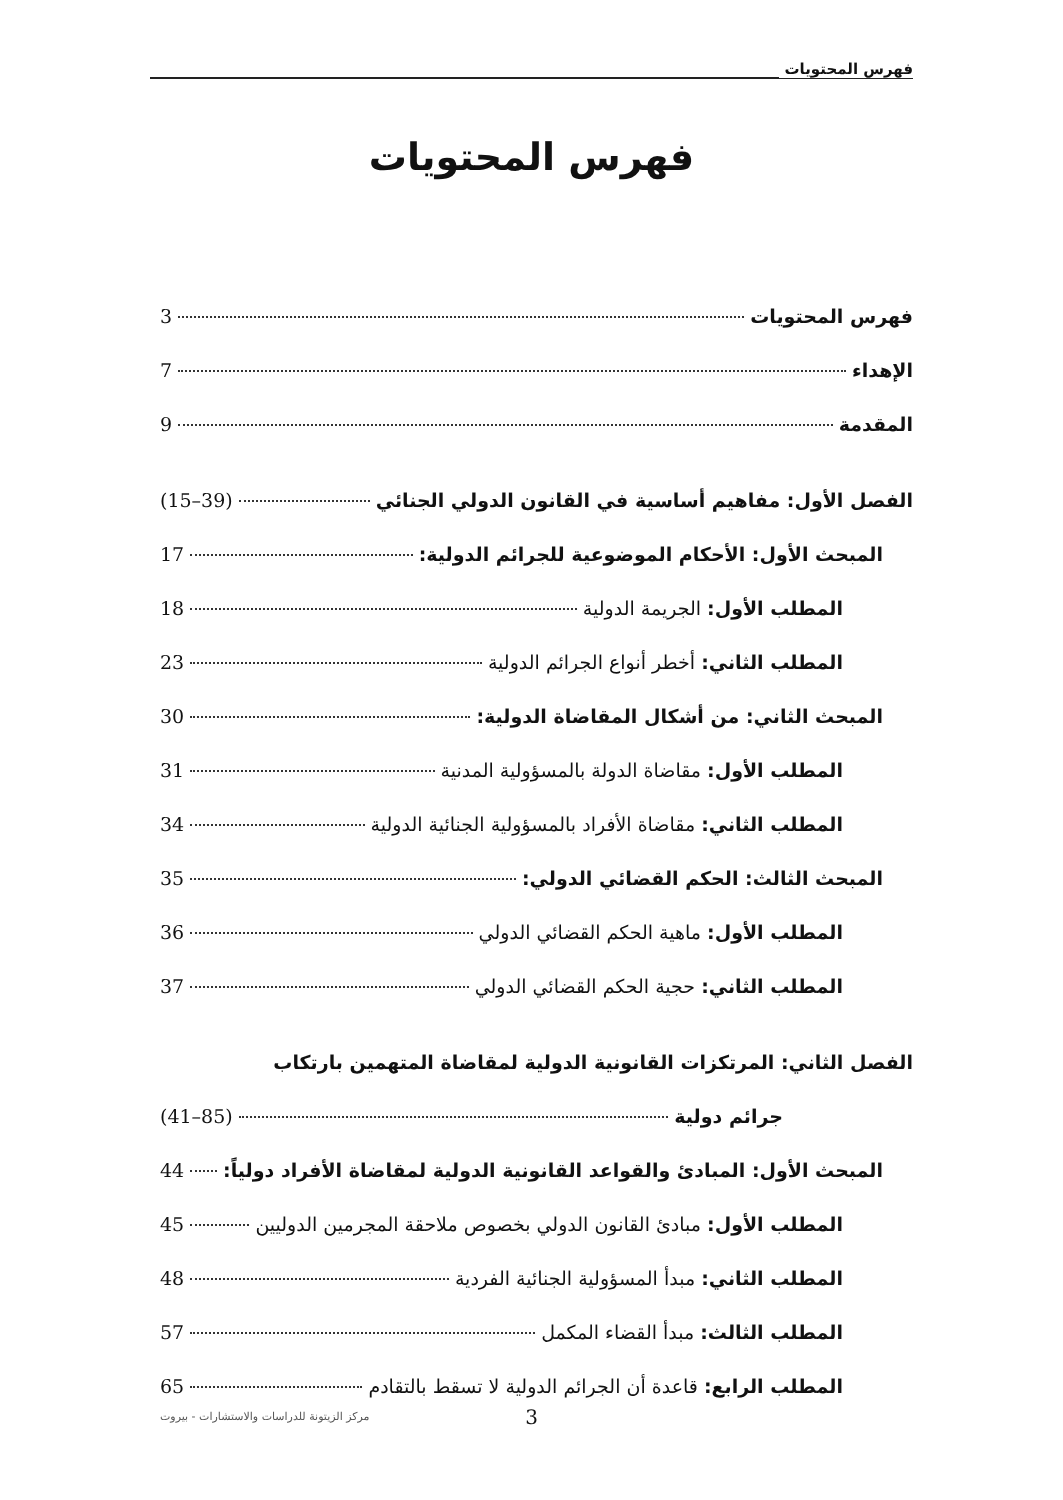فهرس المحتويات
فهرس المحتويات
فهرس المحتويات 3
الإهداء 7
المقدمة 9
الفصل الأول: مفاهيم أساسية في القانون الدولي الجنائي (15–39)
المبحث الأول: الأحكام الموضوعية للجرائم الدولية: 17
المطلب الأول: الجريمة الدولية 18
المطلب الثاني: أخطر أنواع الجرائم الدولية 23
المبحث الثاني: من أشكال المقاضاة الدولية: 30
المطلب الأول: مقاضاة الدولة بالمسؤولية المدنية 31
المطلب الثاني: مقاضاة الأفراد بالمسؤولية الجنائية الدولية 34
المبحث الثالث: الحكم القضائي الدولي: 35
المطلب الأول: ماهية الحكم القضائي الدولي 36
المطلب الثاني: حجية الحكم القضائي الدولي 37
الفصل الثاني: المرتكزات القانونية الدولية لمقاضاة المتهمين بارتكاب
جرائم دولية (41–85)
المبحث الأول: المبادئ والقواعد القانونية الدولية لمقاضاة الأفراد دولياً: 44
المطلب الأول: مبادئ القانون الدولي بخصوص ملاحقة المجرمين الدوليين 45
المطلب الثاني: مبدأ المسؤولية الجنائية الفردية 48
المطلب الثالث: مبدأ القضاء المكمل 57
المطلب الرابع: قاعدة أن الجرائم الدولية لا تسقط بالتقادم 65
3
مركز الزيتونة للدراسات والاستشارات - بيروت